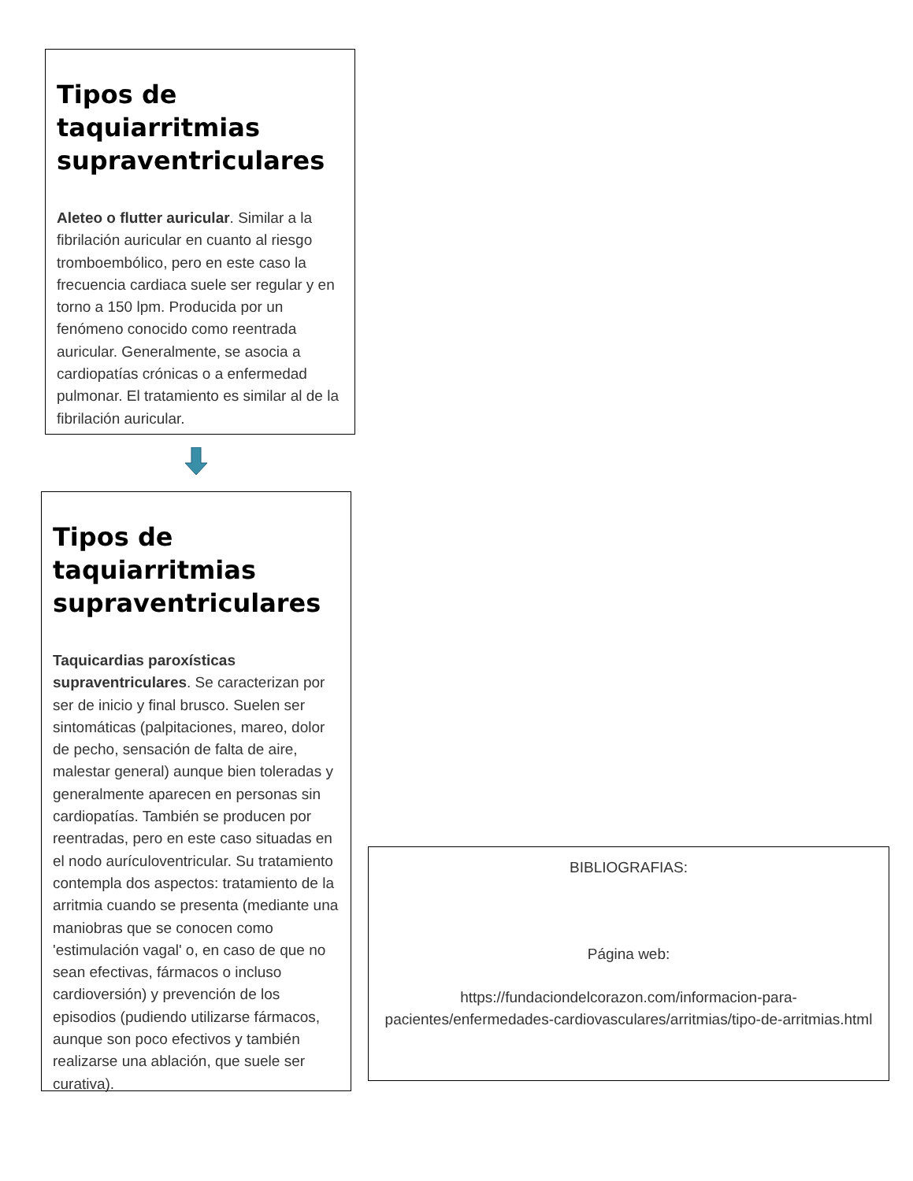Tipos de taquiarritmias supraventriculares
Aleteo o flutter auricular. Similar a la fibrilación auricular en cuanto al riesgo tromboembólico, pero en este caso la frecuencia cardiaca suele ser regular y en torno a 150 lpm. Producida por un fenómeno conocido como reentrada auricular. Generalmente, se asocia a cardiopatías crónicas o a enfermedad pulmonar. El tratamiento es similar al de la fibrilación auricular.
Tipos de taquiarritmias supraventriculares
Taquicardias paroxísticas supraventriculares. Se caracterizan por ser de inicio y final brusco. Suelen ser sintomáticas (palpitaciones, mareo, dolor de pecho, sensación de falta de aire, malestar general) aunque bien toleradas y generalmente aparecen en personas sin cardiopatías. También se producen por reentradas, pero en este caso situadas en el nodo aurículoventricular. Su tratamiento contempla dos aspectos: tratamiento de la arritmia cuando se presenta (mediante una maniobras que se conocen como 'estimulación vagal' o, en caso de que no sean efectivas, fármacos o incluso cardioversión) y prevención de los episodios (pudiendo utilizarse fármacos, aunque son poco efectivos y también realizarse una ablación, que suele ser curativa).
BIBLIOGRAFIAS:
Página web:
https://fundaciondelcorazon.com/informacion-para-pacientes/enfermedades-cardiovasculares/arritmias/tipo-de-arritmias.html